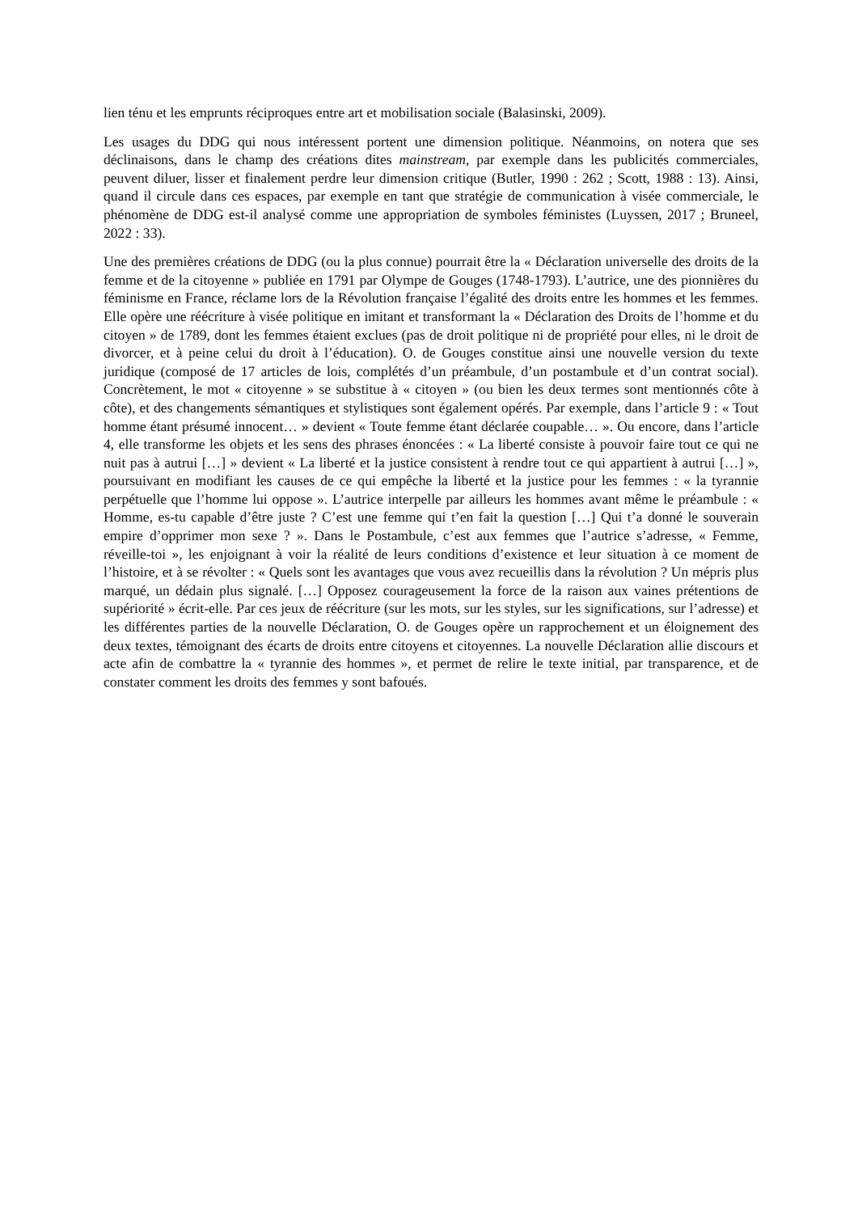lien ténu et les emprunts réciproques entre art et mobilisation sociale (Balasinski, 2009).
Les usages du DDG qui nous intéressent portent une dimension politique. Néanmoins, on notera que ses déclinaisons, dans le champ des créations dites mainstream, par exemple dans les publicités commerciales, peuvent diluer, lisser et finalement perdre leur dimension critique (Butler, 1990 : 262 ; Scott, 1988 : 13). Ainsi, quand il circule dans ces espaces, par exemple en tant que stratégie de communication à visée commerciale, le phénomène de DDG est-il analysé comme une appropriation de symboles féministes (Luyssen, 2017 ; Bruneel, 2022 : 33).
Une des premières créations de DDG (ou la plus connue) pourrait être la « Déclaration universelle des droits de la femme et de la citoyenne » publiée en 1791 par Olympe de Gouges (1748-1793). L’autrice, une des pionnières du féminisme en France, réclame lors de la Révolution française l’égalité des droits entre les hommes et les femmes. Elle opère une réécriture à visée politique en imitant et transformant la « Déclaration des Droits de l’homme et du citoyen » de 1789, dont les femmes étaient exclues (pas de droit politique ni de propriété pour elles, ni le droit de divorcer, et à peine celui du droit à l’éducation). O. de Gouges constitue ainsi une nouvelle version du texte juridique (composé de 17 articles de lois, complétés d’un préambule, d’un postambule et d’un contrat social). Concrètement, le mot « citoyenne » se substitue à « citoyen » (ou bien les deux termes sont mentionnés côte à côte), et des changements sémantiques et stylistiques sont également opérés. Par exemple, dans l’article 9 : « Tout homme étant présumé innocent… » devient « Toute femme étant déclarée coupable… ». Ou encore, dans l’article 4, elle transforme les objets et les sens des phrases énoncées : « La liberté consiste à pouvoir faire tout ce qui ne nuit pas à autrui […] » devient « La liberté et la justice consistent à rendre tout ce qui appartient à autrui […] », poursuivant en modifiant les causes de ce qui empêche la liberté et la justice pour les femmes : « la tyrannie perpétuelle que l’homme lui oppose ». L’autrice interpelle par ailleurs les hommes avant même le préambule : « Homme, es-tu capable d’être juste ? C’est une femme qui t’en fait la question […] Qui t’a donné le souverain empire d’opprimer mon sexe ? ». Dans le Postambule, c’est aux femmes que l’autrice s’adresse, « Femme, réveille-toi », les enjoignant à voir la réalité de leurs conditions d’existence et leur situation à ce moment de l’histoire, et à se révolter : « Quels sont les avantages que vous avez recueillis dans la révolution ? Un mépris plus marqué, un dédain plus signalé. […] Opposez courageusement la force de la raison aux vaines prétentions de supériorité » écrit-elle. Par ces jeux de réécriture (sur les mots, sur les styles, sur les significations, sur l’adresse) et les différentes parties de la nouvelle Déclaration, O. de Gouges opère un rapprochement et un éloignement des deux textes, témoignant des écarts de droits entre citoyens et citoyennes. La nouvelle Déclaration allie discours et acte afin de combattre la « tyrannie des hommes », et permet de relire le texte initial, par transparence, et de constater comment les droits des femmes y sont bafoués.